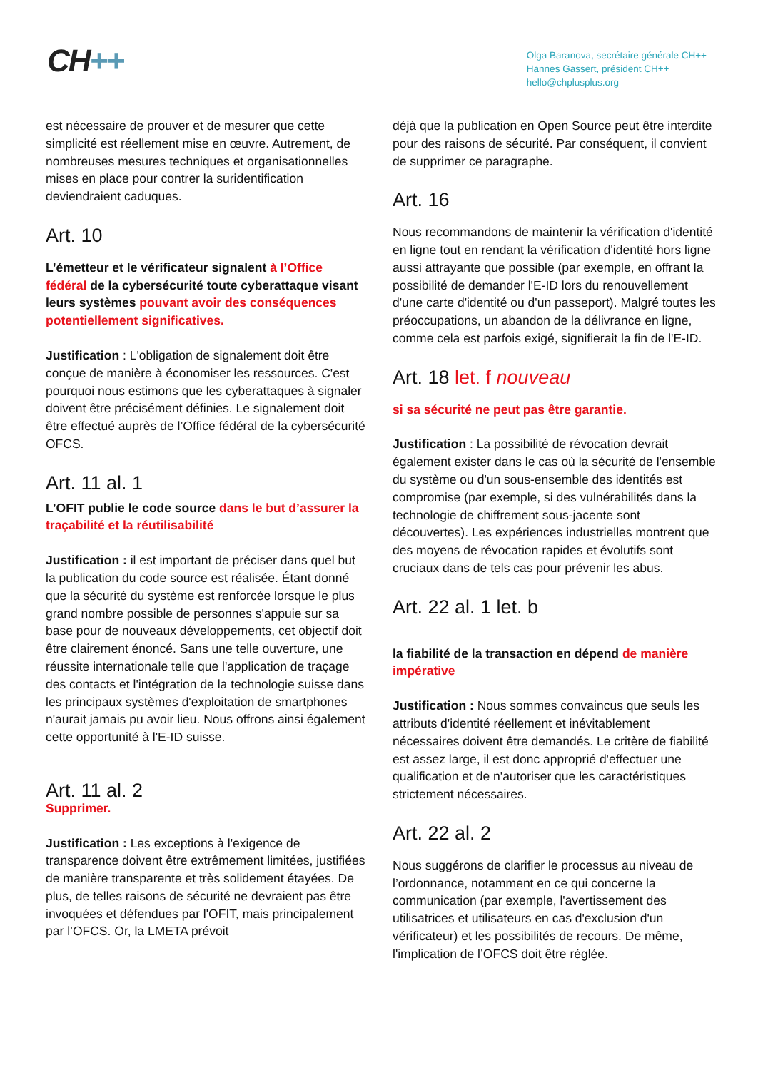CH++
Olga Baranova, secrétaire générale CH++
Hannes Gassert, président CH++
hello@chplusplus.org
est nécessaire de prouver et de mesurer que cette simplicité est réellement mise en œuvre. Autrement, de nombreuses mesures techniques et organisationnelles mises en place pour contrer la suridentification deviendraient caduques.
Art. 10
L’émetteur et le vérificateur signalent à l’Office fédéral de la cybersécurité toute cyberattaque visant leurs systèmes pouvant avoir des conséquences potentiellement significatives.
Justification : L'obligation de signalement doit être conçue de manière à économiser les ressources. C'est pourquoi nous estimons que les cyberattaques à signaler doivent être précisément définies. Le signalement doit être effectué auprès de l’Office fédéral de la cybersécurité OFCS.
Art. 11 al. 1
L’OFIT publie le code source dans le but d’assurer la traçabilité et la réutilisabilité
Justification : il est important de préciser dans quel but la publication du code source est réalisée. Étant donné que la sécurité du système est renforcée lorsque le plus grand nombre possible de personnes s'appuie sur sa base pour de nouveaux développements, cet objectif doit être clairement énoncé. Sans une telle ouverture, une réussite internationale telle que l'application de traçage des contacts et l'intégration de la technologie suisse dans les principaux systèmes d'exploitation de smartphones n'aurait jamais pu avoir lieu. Nous offrons ainsi également cette opportunité à l'E-ID suisse.
Art. 11 al. 2
Supprimer.
Justification : Les exceptions à l'exigence de transparence doivent être extrêmement limitées, justifiées de manière transparente et très solidement étayées. De plus, de telles raisons de sécurité ne devraient pas être invoquées et défendues par l'OFIT, mais principalement par l’OFCS. Or, la LMETA prévoit
déjà que la publication en Open Source peut être interdite pour des raisons de sécurité. Par conséquent, il convient de supprimer ce paragraphe.
Art. 16
Nous recommandons de maintenir la vérification d'identité en ligne tout en rendant la vérification d'identité hors ligne aussi attrayante que possible (par exemple, en offrant la possibilité de demander l'E-ID lors du renouvellement d'une carte d'identité ou d'un passeport). Malgré toutes les préoccupations, un abandon de la délivrance en ligne, comme cela est parfois exigé, signifierait la fin de l'E-ID.
Art. 18 let. f nouveau
si sa sécurité ne peut pas être garantie.
Justification : La possibilité de révocation devrait également exister dans le cas où la sécurité de l'ensemble du système ou d'un sous-ensemble des identités est compromise (par exemple, si des vulnérabilités dans la technologie de chiffrement sous-jacente sont découvertes). Les expériences industrielles montrent que des moyens de révocation rapides et évolutifs sont cruciaux dans de tels cas pour prévenir les abus.
Art. 22 al. 1 let. b
la fiabilité de la transaction en dépend de manière impérative
Justification : Nous sommes convaincus que seuls les attributs d'identité réellement et inévitablement nécessaires doivent être demandés. Le critère de fiabilité est assez large, il est donc approprié d'effectuer une qualification et de n'autoriser que les caractéristiques strictement nécessaires.
Art. 22 al. 2
Nous suggérons de clarifier le processus au niveau de l’ordonnance, notamment en ce qui concerne la communication (par exemple, l'avertissement des utilisatrices et utilisateurs en cas d'exclusion d'un vérificateur) et les possibilités de recours. De même, l'implication de l’OFCS doit être réglée.